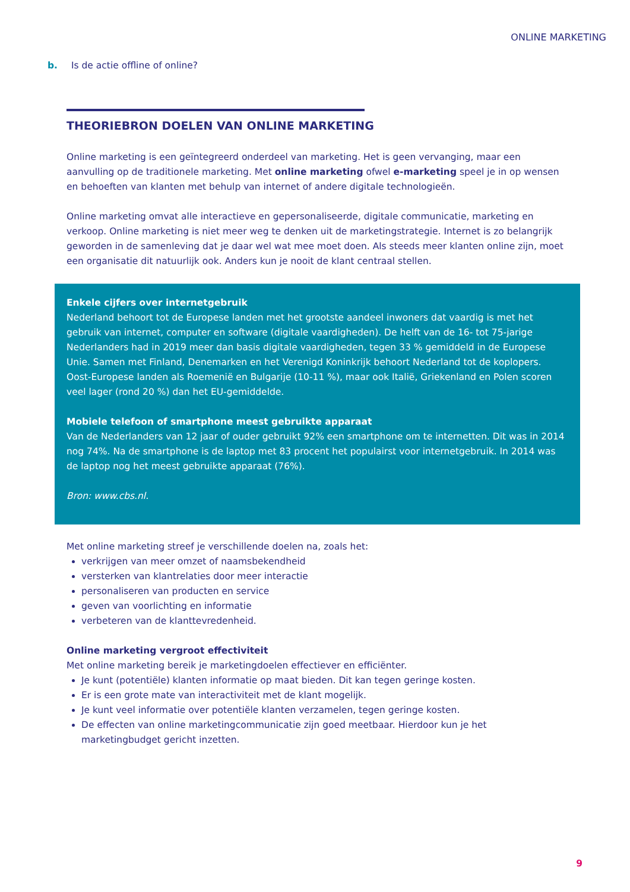ONLINE MARKETING
b. Is de actie offline of online?
THEORIEBRON DOELEN VAN ONLINE MARKETING
Online marketing is een geïntegreerd onderdeel van marketing. Het is geen vervanging, maar een aanvulling op de traditionele marketing. Met online marketing ofwel e-marketing speel je in op wensen en behoeften van klanten met behulp van internet of andere digitale technologieën.
Online marketing omvat alle interactieve en gepersonaliseerde, digitale communicatie, marketing en verkoop. Online marketing is niet meer weg te denken uit de marketingstrategie. Internet is zo belangrijk geworden in de samenleving dat je daar wel wat mee moet doen. Als steeds meer klanten online zijn, moet een organisatie dit natuurlijk ook. Anders kun je nooit de klant centraal stellen.
Enkele cijfers over internetgebruik
Nederland behoort tot de Europese landen met het grootste aandeel inwoners dat vaardig is met het gebruik van internet, computer en software (digitale vaardigheden). De helft van de 16- tot 75-jarige Nederlanders had in 2019 meer dan basis digitale vaardigheden, tegen 33 % gemiddeld in de Europese Unie. Samen met Finland, Denemarken en het Verenigd Koninkrijk behoort Nederland tot de koplopers. Oost-Europese landen als Roemenië en Bulgarije (10-11 %), maar ook Italië, Griekenland en Polen scoren veel lager (rond 20 %) dan het EU-gemiddelde.
Mobiele telefoon of smartphone meest gebruikte apparaat
Van de Nederlanders van 12 jaar of ouder gebruikt 92% een smartphone om te internetten. Dit was in 2014 nog 74%. Na de smartphone is de laptop met 83 procent het populairst voor internetgebruik. In 2014 was de laptop nog het meest gebruikte apparaat (76%).
Bron: www.cbs.nl.
Met online marketing streef je verschillende doelen na, zoals het:
verkrijgen van meer omzet of naamsbekendheid
versterken van klantrelaties door meer interactie
personaliseren van producten en service
geven van voorlichting en informatie
verbeteren van de klanttevredenheid.
Online marketing vergroot effectiviteit
Met online marketing bereik je marketingdoelen effectiever en efficiënter.
Je kunt (potentiële) klanten informatie op maat bieden. Dit kan tegen geringe kosten.
Er is een grote mate van interactiviteit met de klant mogelijk.
Je kunt veel informatie over potentiële klanten verzamelen, tegen geringe kosten.
De effecten van online marketingcommunicatie zijn goed meetbaar. Hierdoor kun je het marketingbudget gericht inzetten.
9